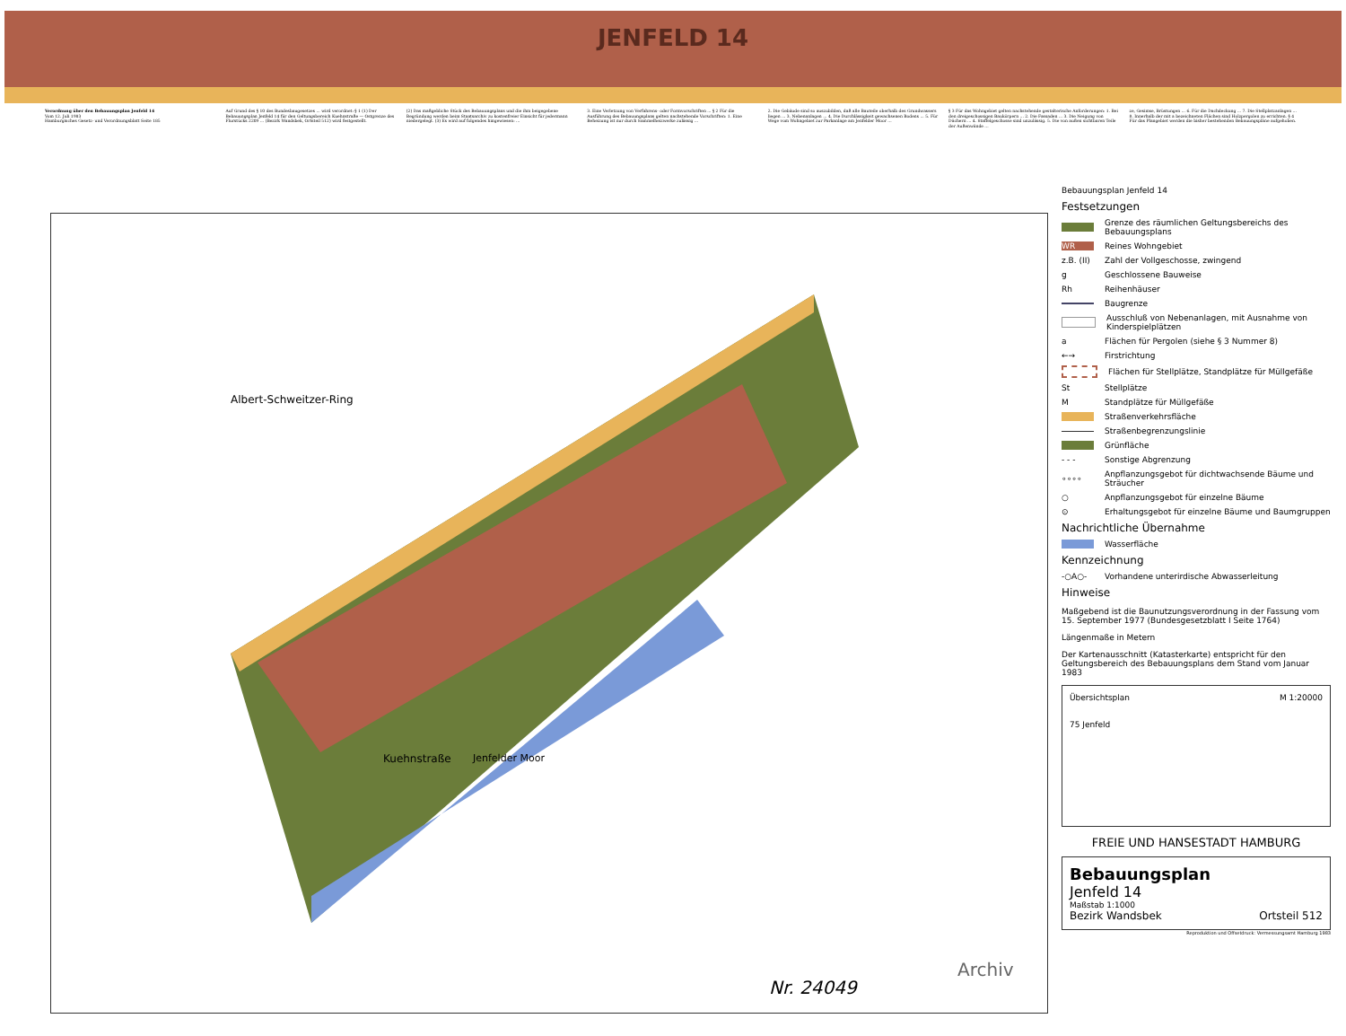JENFELD 14
Verordnung über den Bebauungsplan Jenfeld 14
Vom 12. Juli 1983
Hamburgisches Gesetz- und Verordnungsblatt Seite 185
Auf Grund des § 10 des Bundesbaugesetzes ... wird verordnet: § 1 (1) Der Bebauungsplan Jenfeld 14 für den Geltungsbereich Kuehnstraße — Ostgrenze des Flurstücks 2209 ... (Bezirk Wandsbek, Ortsteil 512) wird festgestellt.
(2) Das maßgebliche Stück des Bebauungsplans und die ihm beigegebene Begründung werden beim Staatsarchiv zu kostenfreier Einsicht für jedermann niedergelegt. (3) Es wird auf folgendes hingewiesen: ...
3. Eine Verletzung von Verfahrens- oder Formvorschriften ... § 2 Für die Ausführung des Bebauungsplans gelten nachstehende Vorschriften: 1. Eine Beheizung ist nur durch Sammelheizwerke zulässig ...
2. Die Gebäude sind so auszubilden, daß alle Bauteile oberhalb des Grundwassers liegen ... 3. Nebenanlagen ... 4. Die Durchlässigkeit gewachsenen Bodens ... 5. Für Wege vom Wohngebiet zur Parkanlage am Jenfelder Moor ...
§ 3 Für das Wohngebiet gelten nachstehende gestalterische Anforderungen: 1. Bei den dreigeschossigen Baukörpern ... 2. Die Fassaden ... 3. Die Neigung von Dächern ... 4. Staffelgeschosse sind unzulässig. 5. Die von außen sichtbaren Teile der Außenwände ...
ze, Gesimse, Brüstungen ... 6. Für die Dachdeckung ... 7. Die Stellplatzanlagen ... 8. Innerhalb der mit a bezeichneten Flächen sind Holzpergolen zu errichten. § 4 Für das Plangebiet werden die bisher bestehenden Bebauungspläne aufgehoben.
Kuehnstraße
Albert-Schweitzer-Ring
Jenfelder Moor
Nr. 24049
Archiv
Bebauungsplan Jenfeld 14
Festsetzungen
Grenze des räumlichen Geltungsbereichs des Bebauungsplans
WR Reines Wohngebiet
z.B. (II) Zahl der Vollgeschosse, zwingend
g Geschlossene Bauweise
Rh Reihenhäuser
Baugrenze
Ausschluß von Nebenanlagen, mit Ausnahme von Kinderspielplätzen
a Flächen für Pergolen (siehe § 3 Nummer 8)
←→ Firstrichtung
Flächen für Stellplätze, Standplätze für Müllgefäße
St Stellplätze
M Standplätze für Müllgefäße
Straßenverkehrsfläche
Straßenbegrenzungslinie
Grünfläche
- - - Sonstige Abgrenzung
∘∘∘∘ Anpflanzungsgebot für dichtwachsende Bäume und Sträucher
○ Anpflanzungsgebot für einzelne Bäume
⊙ Erhaltungsgebot für einzelne Bäume und Baumgruppen
Nachrichtliche Übernahme
Wasserfläche
Kennzeichnung
-○A○- Vorhandene unterirdische Abwasserleitung
Hinweise
Maßgebend ist die Baunutzungsverordnung in der Fassung vom 15. September 1977 (Bundesgesetzblatt I Seite 1764)
Längenmaße in Metern
Der Kartenausschnitt (Katasterkarte) entspricht für den Geltungsbereich des Bebauungsplans dem Stand vom Januar 1983
Übersichtsplan M 1:20000
75 Jenfeld
FREIE UND HANSESTADT HAMBURG
Bebauungsplan
Jenfeld 14
Maßstab 1:1000
Bezirk Wandsbek Ortsteil 512
Reproduktion und Offsetdruck: Vermessungsamt Hamburg 1983